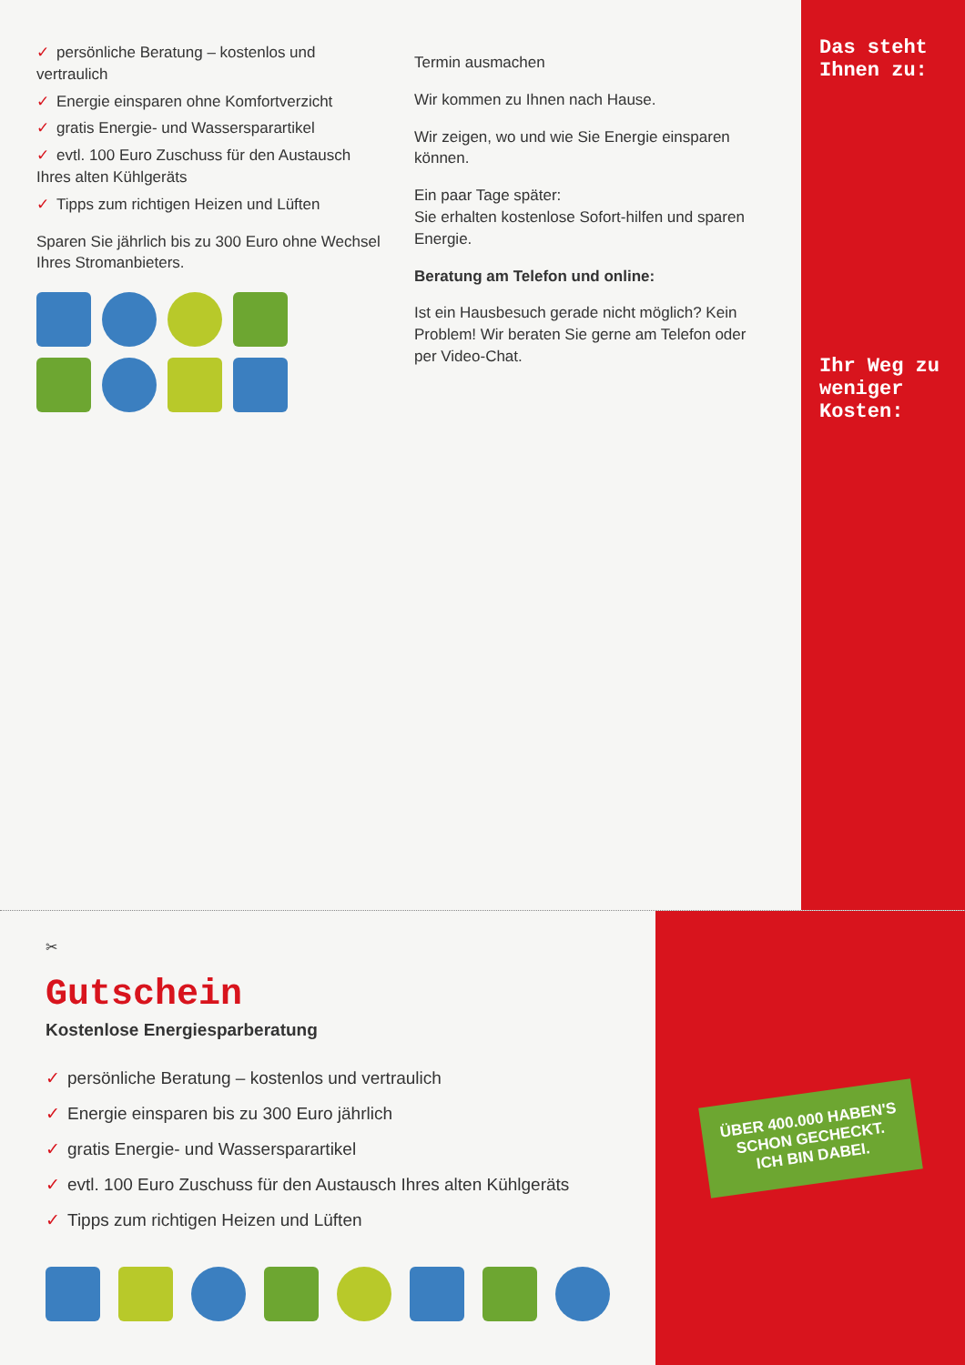✓ persönliche Beratung – kostenlos und vertraulich
✓ Energie einsparen ohne Komfortverzicht
✓ gratis Energie- und Wassersparartikel
✓ evtl. 100 Euro Zuschuss für den Austausch Ihres alten Kühlgeräts
✓ Tipps zum richtigen Heizen und Lüften
Sparen Sie jährlich bis zu 300 Euro ohne Wechsel Ihres Stromanbieters.
Termin ausmachen
Wir kommen zu Ihnen nach Hause.
Wir zeigen, wo und wie Sie Energie einsparen können.
Ein paar Tage später:
Sie erhalten kostenlose Sofort-hilfen und sparen Energie.
Beratung am Telefon und online:
Ist ein Hausbesuch gerade nicht möglich? Kein Problem! Wir beraten Sie gerne am Telefon oder per Video-Chat.
Das steht Ihnen zu:
Ihr Weg zu weniger Kosten:
✂
Gutschein
Kostenlose Energiesparberatung
✓ persönliche Beratung – kostenlos und vertraulich
✓ Energie einsparen bis zu 300 Euro jährlich
✓ gratis Energie- und Wassersparartikel
✓ evtl. 100 Euro Zuschuss für den Austausch Ihres alten Kühlgeräts
✓ Tipps zum richtigen Heizen und Lüften
ÜBER 400.000 HABEN'S
SCHON GECHECKT.
ICH BIN DABEI.